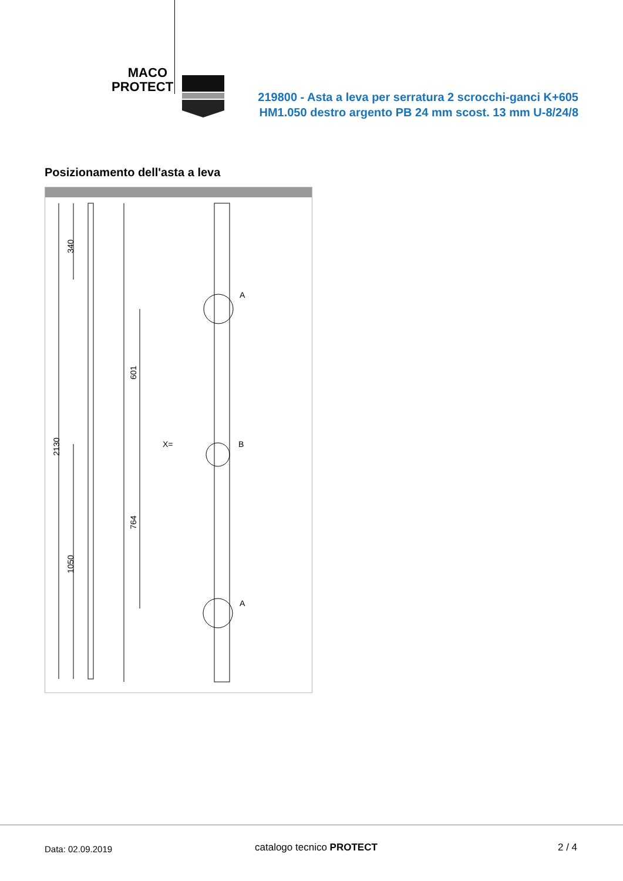MACO
PROTECT
219800 - Asta a leva per serratura 2 scrocchi-ganci K+605 HM1.050 destro argento PB 24 mm scost. 13 mm U-8/24/8
Posizionamento dell'asta a leva
A
B
A
X=
2130
340
601
764
1050
Data: 02.09.2019 catalogo tecnico PROTECT 2 / 4